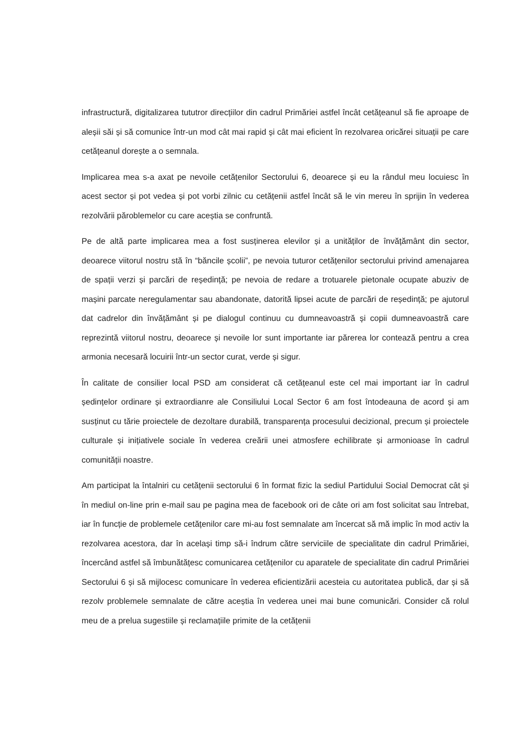infrastructură, digitalizarea tututror direcțiilor din cadrul Primăriei astfel încât cetățeanul să fie aproape de aleșii săi și să comunice într-un mod cât mai rapid și cât mai eficient în rezolvarea oricărei situații pe care cetățeanul dorește a o semnala.
Implicarea mea s-a axat pe nevoile cetățenilor Sectorului 6, deoarece și eu la rândul meu locuiesc în acest sector și pot vedea și pot vorbi zilnic cu cetățenii astfel încât să le vin mereu în sprijin în vederea rezolvării păroblemelor cu care aceștia se confruntă.
Pe de altă parte implicarea mea a fost susținerea elevilor și a unităților de învățământ din sector, deoarece viitorul nostru stă în “băncile școlii”, pe nevoia tuturor cetățenilor sectorului privind amenajarea de spații verzi și parcări de reședință; pe nevoia de redare a trotuarele pietonale ocupate abuziv de mașini parcate neregulamentar sau abandonate, datorită lipsei acute de parcări de reședință; pe ajutorul dat cadrelor din învățământ și pe dialogul continuu cu dumneavoastră și copii dumneavoastră care reprezintă viitorul nostru, deoarece și nevoile lor sunt importante iar părerea lor contează pentru a crea armonia necesară locuirii într-un sector curat, verde și sigur.
În calitate de consilier local PSD am considerat că cetățeanul este cel mai important iar în cadrul ședințelor ordinare și extraordianre ale Consiliului Local Sector 6 am fost întodeauna de acord și am susținut cu tărie proiectele de dezoltare durabilă, transparența procesului decizional, precum și proiectele culturale și inițiativele sociale în vederea creării unei atmosfere echilibrate și armonioase în cadrul comunității noastre.
Am participat la întalniri cu cetățenii sectorului 6 în format fizic la sediul Partidului Social Democrat cât și în mediul on-line prin e-mail sau pe pagina mea de facebook ori de câte ori am fost solicitat sau întrebat, iar în funcție de problemele cetățenilor care mi-au fost semnalate am încercat să mă implic în mod activ la rezolvarea acestora, dar în același timp să-i îndrum către serviciile de specialitate din cadrul Primăriei, încercând astfel să îmbunătățesc comunicarea cetățenilor cu aparatele de specialitate din cadrul Primăriei Sectorului 6 și să mijlocesc comunicare în vederea eficientizării acesteia cu autoritatea publică, dar și să rezolv problemele semnalate de către aceștia în vederea unei mai bune comunicări. Consider că rolul meu de a prelua sugestiile și reclamațiile primite de la cetățenii